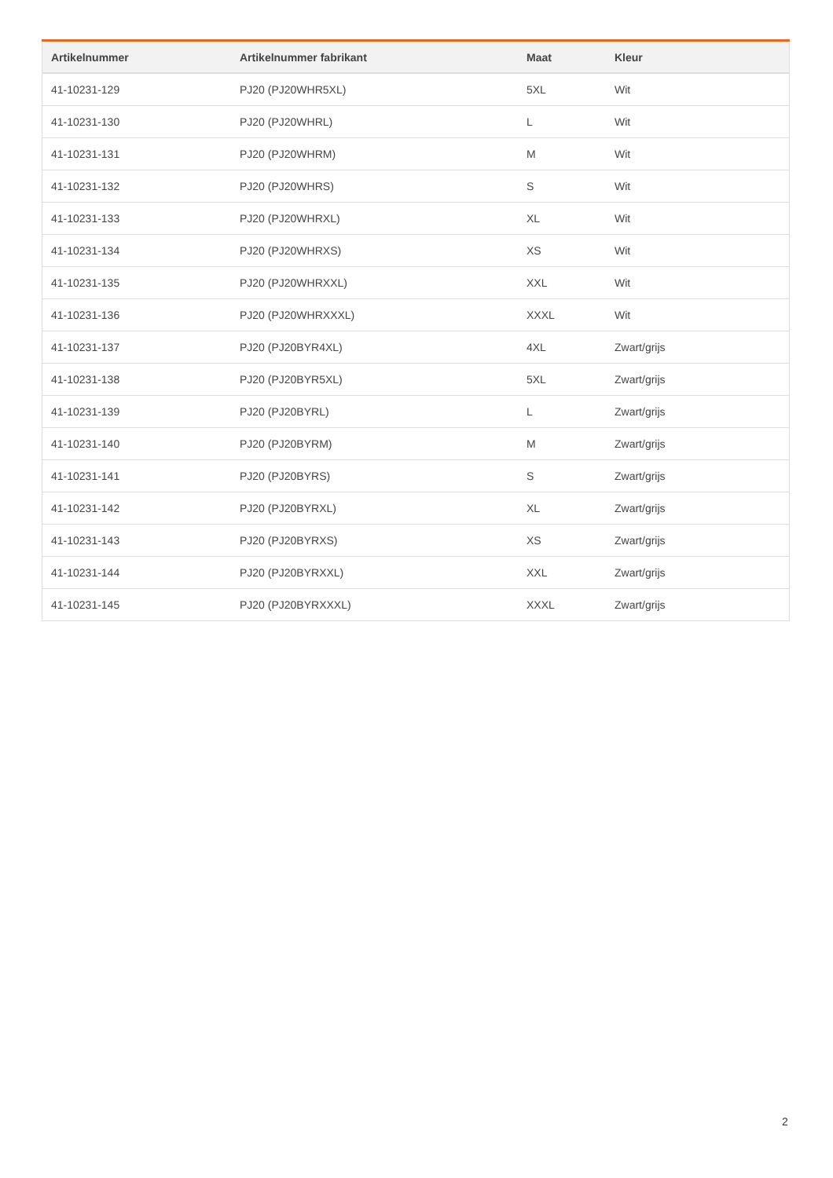| Artikelnummer | Artikelnummer fabrikant | Maat | Kleur |
| --- | --- | --- | --- |
| 41-10231-129 | PJ20 (PJ20WHR5XL) | 5XL | Wit |
| 41-10231-130 | PJ20 (PJ20WHRL) | L | Wit |
| 41-10231-131 | PJ20 (PJ20WHRM) | M | Wit |
| 41-10231-132 | PJ20 (PJ20WHRS) | S | Wit |
| 41-10231-133 | PJ20 (PJ20WHRXL) | XL | Wit |
| 41-10231-134 | PJ20 (PJ20WHRXS) | XS | Wit |
| 41-10231-135 | PJ20 (PJ20WHRXXL) | XXL | Wit |
| 41-10231-136 | PJ20 (PJ20WHRXXXL) | XXXL | Wit |
| 41-10231-137 | PJ20 (PJ20BYR4XL) | 4XL | Zwart/grijs |
| 41-10231-138 | PJ20 (PJ20BYR5XL) | 5XL | Zwart/grijs |
| 41-10231-139 | PJ20 (PJ20BYRL) | L | Zwart/grijs |
| 41-10231-140 | PJ20 (PJ20BYRM) | M | Zwart/grijs |
| 41-10231-141 | PJ20 (PJ20BYRS) | S | Zwart/grijs |
| 41-10231-142 | PJ20 (PJ20BYRXL) | XL | Zwart/grijs |
| 41-10231-143 | PJ20 (PJ20BYRXS) | XS | Zwart/grijs |
| 41-10231-144 | PJ20 (PJ20BYRXXL) | XXL | Zwart/grijs |
| 41-10231-145 | PJ20 (PJ20BYRXXXL) | XXXL | Zwart/grijs |
2